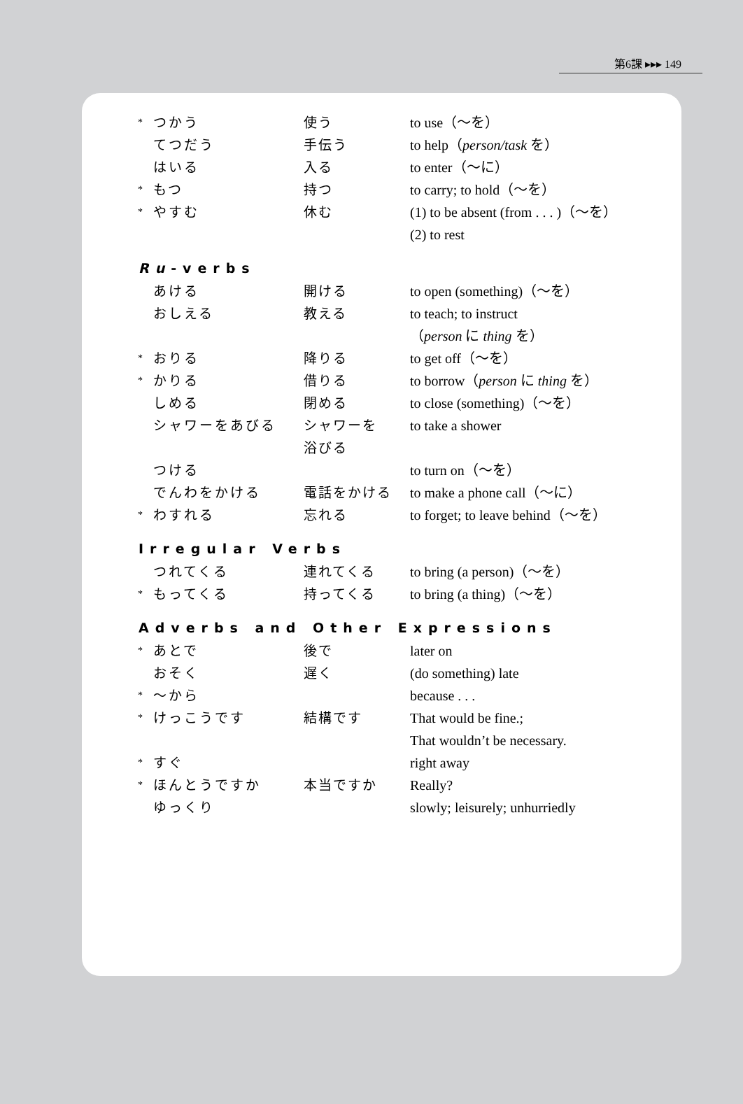第6課 ▸▸▸ 149
| * | つかう | 使う | to use（〜を） |
| | てつだう | 手伝う | to help（ person/task を） |
| | はいる | 入る | to enter（〜に） |
| * | もつ | 持つ | to carry; to hold（〜を） |
| * | やすむ | 休む | (1) to be absent (from . . . )（〜を） (2) to rest |
| Ru -verbs | | | |
| | あける | 開ける | to open (something)（〜を） |
| | おしえる | 教える | to teach; to instruct （ person に thing を） |
| * | おりる | 降りる | to get off（〜を） |
| * | かりる | 借りる | to borrow（ person に thing を） |
| | しめる | 閉める | to close (something)（〜を） |
| | シャワーをあびる | シャワーを 浴びる | to take a shower |
| | つける | | to turn on（〜を） |
| | でんわをかける | 電話をかける | to make a phone call（〜に） |
| * | わすれる | 忘れる | to forget; to leave behind（〜を） |
| Irregular Verbs | | | |
| | つれてくる | 連れてくる | to bring (a person)（〜を） |
| * | もってくる | 持ってくる | to bring (a thing)（〜を） |
| Adverbs and Other Expressions | | | |
| * | あとで | 後で | later on |
| | おそく | 遅く | (do something) late |
| * | 〜から | | because . . . |
| * | けっこうです | 結構です | That would be fine.; That wouldn’t be necessary. |
| * | すぐ | | right away |
| * | ほんとうですか | 本当ですか | Really? |
| | ゆっくり | | slowly; leisurely; unhurriedly |